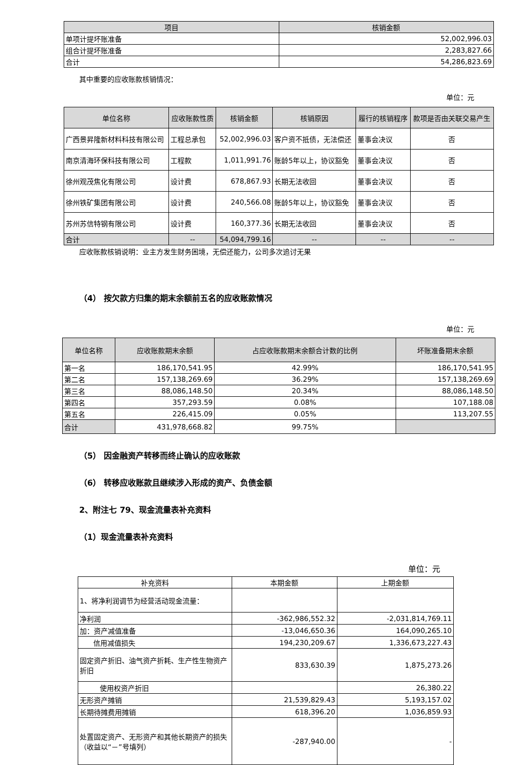| 项目 | 核销金额 |
| --- | --- |
| 单项计提坏账准备 | 52,002,996.03 |
| 组合计提坏账准备 | 2,283,827.66 |
| 合计 | 54,286,823.69 |
其中重要的应收账款核销情况：
单位：元
| 单位名称 | 应收账款性质 | 核销金额 | 核销原因 | 履行的核销程序 | 款项是否由关联交易产生 |
| --- | --- | --- | --- | --- | --- |
| 广西景昇隆新材料科技有限公司 | 工程总承包 | 52,002,996.03 | 客户资不抵债，无法偿还 | 董事会决议 | 否 |
| 南京清海环保科技有限公司 | 工程款 | 1,011,991.76 | 账龄5年以上，协议豁免 | 董事会决议 | 否 |
| 徐州观茂焦化有限公司 | 设计费 | 678,867.93 | 长期无法收回 | 董事会决议 | 否 |
| 徐州铁矿集团有限公司 | 设计费 | 240,566.08 | 账龄5年以上，协议豁免 | 董事会决议 | 否 |
| 苏州苏信特钢有限公司 | 设计费 | 160,377.36 | 长期无法收回 | 董事会决议 | 否 |
| 合计 | -- | 54,094,799.16 | -- | -- | -- |
应收账款核销说明：业主方发生财务困境，无偿还能力，公司多次追讨无果
（4） 按欠款方归集的期末余额前五名的应收账款情况
单位：元
| 单位名称 | 应收账款期末余额 | 占应收账款期末余额合计数的比例 | 坏账准备期末余额 |
| --- | --- | --- | --- |
| 第一名 | 186,170,541.95 | 42.99% | 186,170,541.95 |
| 第二名 | 157,138,269.69 | 36.29% | 157,138,269.69 |
| 第三名 | 88,086,148.50 | 20.34% | 88,086,148.50 |
| 第四名 | 357,293.59 | 0.08% | 107,188.08 |
| 第五名 | 226,415.09 | 0.05% | 113,207.55 |
| 合计 | 431,978,668.82 | 99.75% | |
（5） 因金融资产转移而终止确认的应收账款
（6） 转移应收账款且继续涉入形成的资产、负债金额
2、附注七 79、现金流量表补充资料
（1）现金流量表补充资料
单位：元
| 补充资料 | 本期金额 | 上期金额 |
| 1、将净利润调节为经营活动现金流量： | | |
| 净利润 | -362,986,552.32 | -2,031,814,769.11 |
| 加：资产减值准备 | -13,046,650.36 | 164,090,265.10 |
| 信用减值损失 | 194,230,209.67 | 1,336,673,227.43 |
| 固定资产折旧、油气资产折耗、生产性生物资产折旧 | 833,630.39 | 1,875,273.26 |
| 使用权资产折旧 | | 26,380.22 |
| 无形资产摊销 | 21,539,829.43 | 5,193,157.02 |
| 长期待摊费用摊销 | 618,396.20 | 1,036,859.93 |
| 处置固定资产、无形资产和其他长期资产的损失（收益以“－”号填列） | -287,940.00 | - |